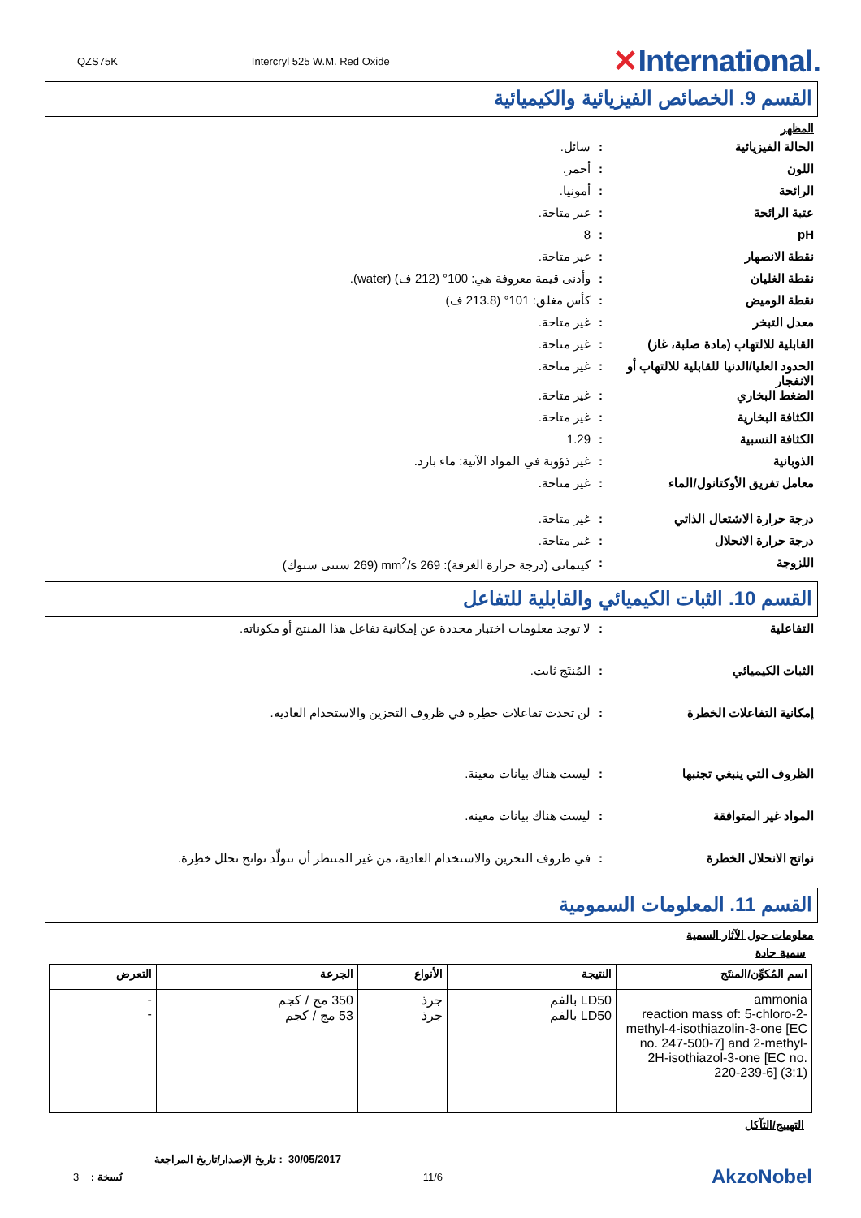QZS75K Intercryl 525 W.M. Red Oxide ✕International.
القسم 9. الخصائص الفيزيائية والكيميائية
المظهر
الحالة الفيزيائية: سائل.
اللون: أحمر.
الرائحة: أمونيا.
عتبة الرائحة: غير متاحة.
pH: 8
نقطة الانصهار: غير متاحة.
نقطة الغليان: وأدنى قيمة معروفة هي: 100° (212 ف) (water).
نقطة الوميض: كأس مغلق: 101° (213.8 ف)
معدل التبخر: غير متاحة.
القابلية للالتهاب (مادة صلبة، غاز): غير متاحة.
الحدود العليا/الدنيا للقابلية للالتهاب أو الانفجار: غير متاحة.
الضغط البخاري: غير متاحة.
الكثافة البخارية: غير متاحة.
الكثافة النسبية: 1.29
الذوبانية: غير ذؤوبة في المواد الآتية: ماء بارد.
معامل تفريق الأوكتانول/الماء: غير متاحة.
درجة حرارة الاشتعال الذاتي: غير متاحة.
درجة حرارة الانحلال: غير متاحة.
اللزوجة: كينماتي (درجة حرارة الغرفة): 269 mm<sup>2</sup>/s (269 سنتي ستوك)
القسم 10. الثبات الكيميائي والقابلية للتفاعل
التفاعلية: لا توجد معلومات اختبار محددة عن إمكانية تفاعل هذا المنتج أو مكوناته.
الثبات الكيميائي: المُنتَج ثابت.
إمكانية التفاعلات الخطرة: لن تحدث تفاعلات خطِرة في ظروف التخزين والاستخدام العادية.
الظروف التي ينبغي تجنبها: ليست هناك بيانات معينة.
المواد غير المتوافقة: ليست هناك بيانات معينة.
نواتج الانحلال الخطرة: في ظروف التخزين والاستخدام العادية، من غير المنتظر أن تتولَّد نواتج تحلل خطِرة.
القسم 11. المعلومات السمومية
معلومات حول الآثار السمية
سمية حادة
| اسم المُكوِّن/المنتَج | النتيجة | الأنواع | الجرعة | التعرض |
| --- | --- | --- | --- | --- |
| ammonia reaction mass of: 5-chloro-2-methyl-4-isothiazolin-3-one [EC no. 247-500-7] and 2-methyl-2H-isothiazol-3-one [EC no. 220-239-6] (3:1) | LD50 بالفم LD50 بالفم | جرذ جرذ | 350 مج / كجم 53 مج / كجم | - - |
التهييج/التآكل
30/05/2017 : تاريخ الإصدار/تاريخ المراجعة
3 : نُسخة 11/6 AkzoNobel